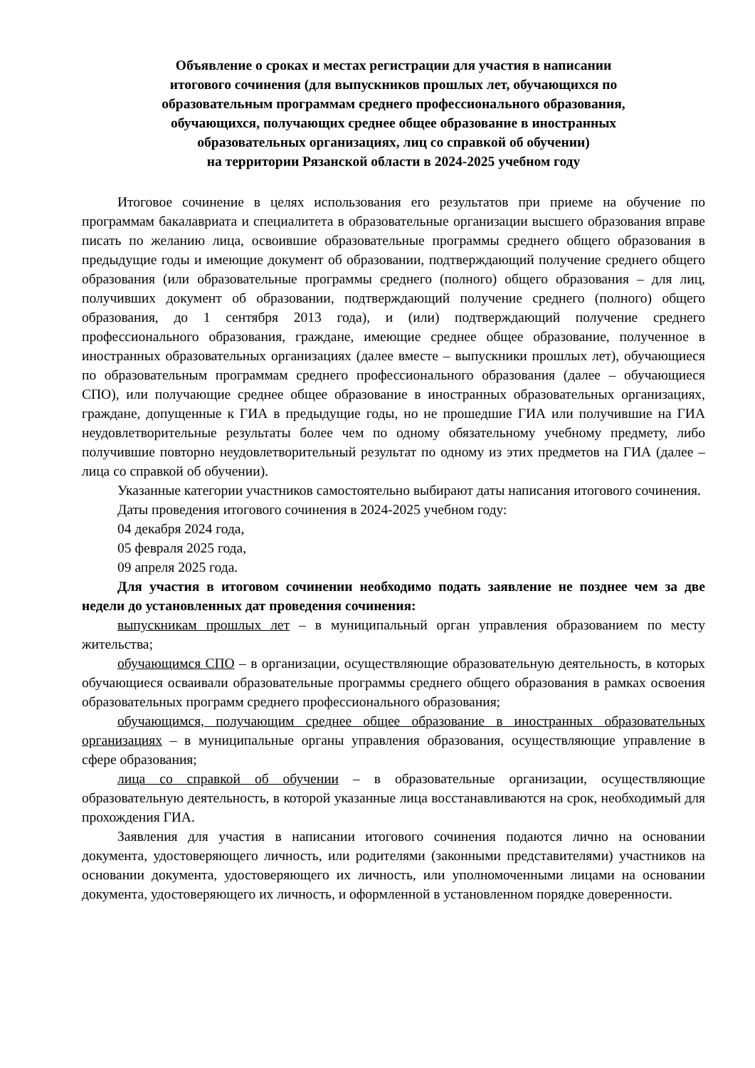Объявление о сроках и местах регистрации для участия в написании
итогового сочинения (для выпускников прошлых лет, обучающихся по
образовательным программам среднего профессионального образования,
обучающихся, получающих среднее общее образование в иностранных
образовательных организациях, лиц со справкой об обучении)
на территории Рязанской области в 2024-2025 учебном году
Итоговое сочинение в целях использования его результатов при приеме на обучение по программам бакалавриата и специалитета в образовательные организации высшего образования вправе писать по желанию лица, освоившие образовательные программы среднего общего образования в предыдущие годы и имеющие документ об образовании, подтверждающий получение среднего общего образования (или образовательные программы среднего (полного) общего образования – для лиц, получивших документ об образовании, подтверждающий получение среднего (полного) общего образования, до 1 сентября 2013 года), и (или) подтверждающий получение среднего профессионального образования, граждане, имеющие среднее общее образование, полученное в иностранных образовательных организациях (далее вместе – выпускники прошлых лет), обучающиеся по образовательным программам среднего профессионального образования (далее – обучающиеся СПО), или получающие среднее общее образование в иностранных образовательных организациях, граждане, допущенные к ГИА в предыдущие годы, но не прошедшие ГИА или получившие на ГИА неудовлетворительные результаты более чем по одному обязательному учебному предмету, либо получившие повторно неудовлетворительный результат по одному из этих предметов на ГИА (далее – лица со справкой об обучении).
Указанные категории участников самостоятельно выбирают даты написания итогового сочинения.
Даты проведения итогового сочинения в 2024-2025 учебном году:
04 декабря 2024 года,
05 февраля 2025 года,
09 апреля 2025 года.
Для участия в итоговом сочинении необходимо подать заявление не позднее чем за две недели до установленных дат проведения сочинения:
выпускникам прошлых лет – в муниципальный орган управления образованием по месту жительства;
обучающимся СПО – в организации, осуществляющие образовательную деятельность, в которых обучающиеся осваивали образовательные программы среднего общего образования в рамках освоения образовательных программ среднего профессионального образования;
обучающимся, получающим среднее общее образование в иностранных образовательных организациях – в муниципальные органы управления образования, осуществляющие управление в сфере образования;
лица со справкой об обучении – в образовательные организации, осуществляющие образовательную деятельность, в которой указанные лица восстанавливаются на срок, необходимый для прохождения ГИА.
Заявления для участия в написании итогового сочинения подаются лично на основании документа, удостоверяющего личность, или родителями (законными представителями) участников на основании документа, удостоверяющего их личность, или уполномоченными лицами на основании документа, удостоверяющего их личность, и оформленной в установленном порядке доверенности.